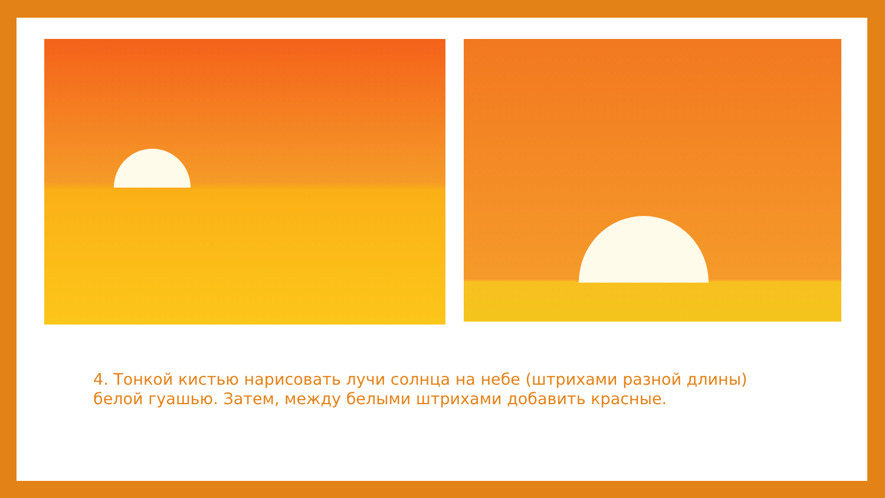4. Тонкой кистью нарисовать лучи солнца на небе (штрихами разной длины) белой гуашью. Затем, между белыми штрихами добавить красные.